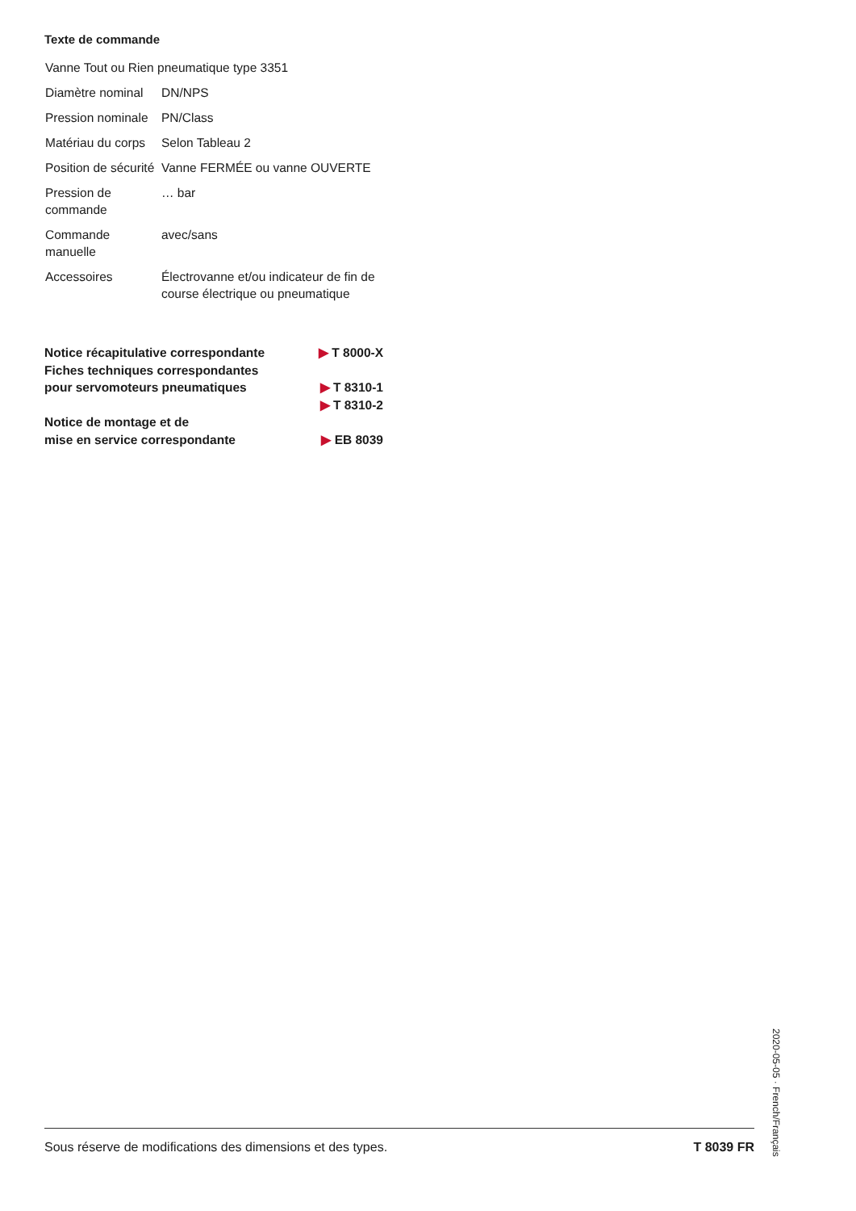Texte de commande
| Vanne Tout ou Rien pneumatique type 3351 | |
| Diamètre nominal | DN/NPS |
| Pression nominale | PN/Class |
| Matériau du corps | Selon Tableau 2 |
| Position de sécurité | Vanne FERMÉE ou vanne OUVERTE |
| Pression de commande | … bar |
| Commande manuelle | avec/sans |
| Accessoires | Électrovanne et/ou indicateur de fin de course électrique ou pneumatique |
| Notice récapitulative correspondante | ▶ T 8000-X |
| Fiches techniques correspondantes pour servomoteurs pneumatiques | ▶ T 8310-1 ▶ T 8310-2 |
| Notice de montage et de mise en service correspondante | ▶ EB 8039 |
Sous réserve de modifications des dimensions et des types. T 8039 FR
2020-05-05 · French/Français